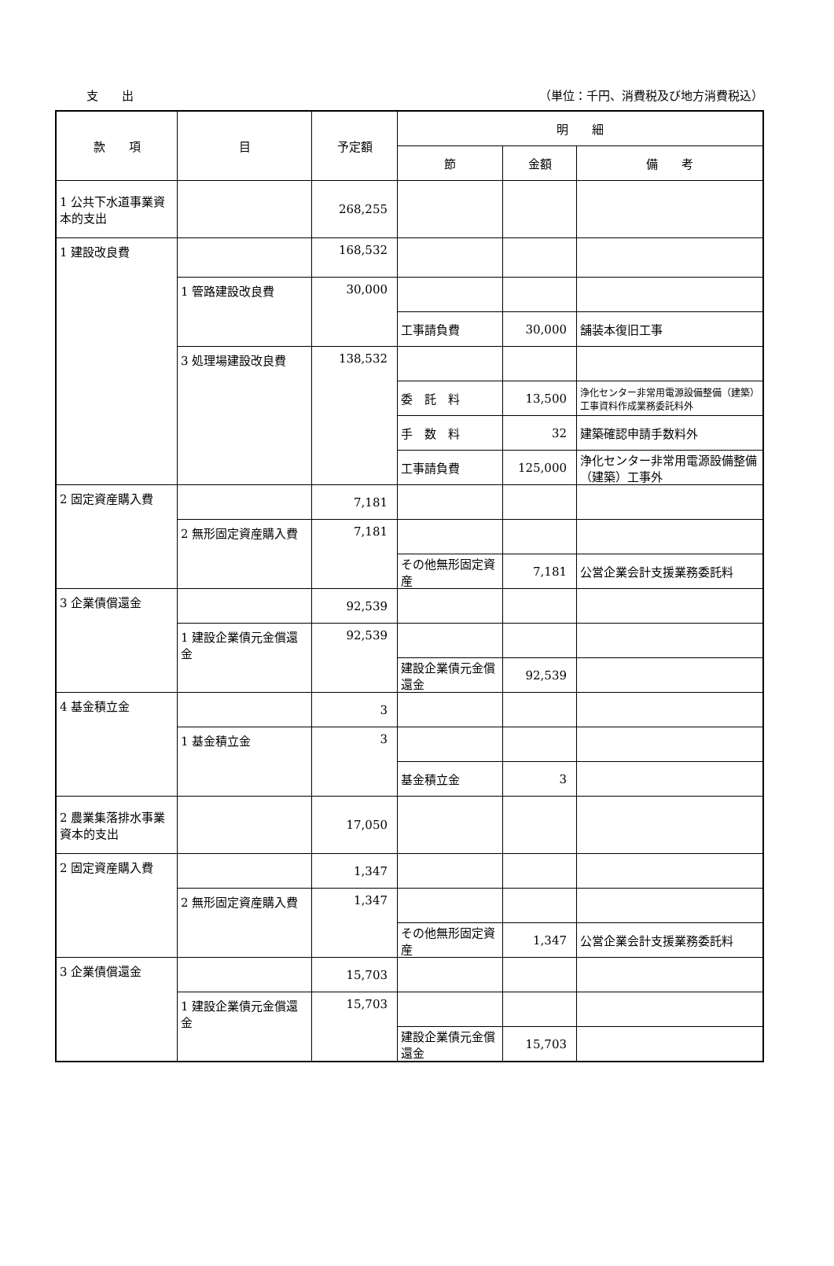支　　出 （単位：千円、消費税及び地方消費税込）
| 款 項 | 目 | 予定額 | 明 細 | | |
| --- | --- | --- | --- | --- | --- |
| | | | 節 | 金額 | 備 考 |
| 1 公共下水道事業資本的支出 | | 268,255 | | | |
| 1 建設改良費 | | 168,532 | | | |
| | 1 管路建設改良費 | 30,000 | | | |
| | | | 工事請負費 | 30,000 | 舗装本復旧工事 |
| | 3 処理場建設改良費 | 138,532 | | | |
| | | | 委 託 料 | 13,500 | 浄化センター非常用電源設備整備（建築）工事資料作成業務委託料外 |
| | | | 手 数 料 | 32 | 建築確認申請手数料外 |
| | | | 工事請負費 | 125,000 | 浄化センター非常用電源設備整備（建築）工事外 |
| 2 固定資産購入費 | | 7,181 | | | |
| | 2 無形固定資産購入費 | 7,181 | | | |
| | | | その他無形固定資産 | 7,181 | 公営企業会計支援業務委託料 |
| 3 企業債償還金 | | 92,539 | | | |
| | 1 建設企業債元金償還金 | 92,539 | | | |
| | | | 建設企業債元金償還金 | 92,539 | |
| 4 基金積立金 | | 3 | | | |
| | 1 基金積立金 | 3 | | | |
| | | | 基金積立金 | 3 | |
| 2 農業集落排水事業資本的支出 | | 17,050 | | | |
| 2 固定資産購入費 | | 1,347 | | | |
| | 2 無形固定資産購入費 | 1,347 | | | |
| | | | その他無形固定資産 | 1,347 | 公営企業会計支援業務委託料 |
| 3 企業債償還金 | | 15,703 | | | |
| | 1 建設企業債元金償還金 | 15,703 | | | |
| | | | 建設企業債元金償還金 | 15,703 | |